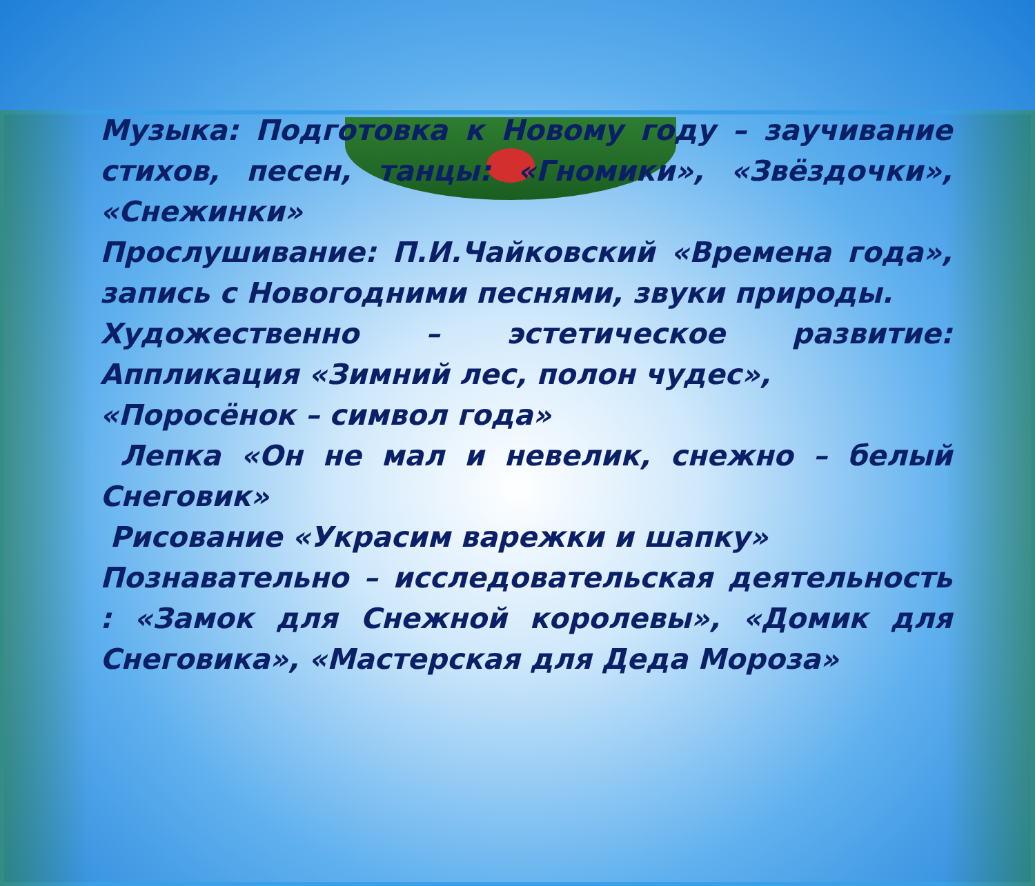Музыка: Подготовка к Новому году – заучивание стихов, песен, танцы: «Гномики», «Звёздочки», «Снежинки»
Прослушивание: П.И.Чайковский «Времена года», запись с Новогодними песнями, звуки природы.
Художественно – эстетическое развитие: Аппликация «Зимний лес, полон чудес»,
«Поросёнок – символ года»
Лепка «Он не мал и невелик, снежно – белый Снеговик»
Рисование «Украсим варежки и шапку»
Познавательно – исследовательская деятельность : «Замок для Снежной королевы», «Домик для Снеговика», «Мастерская для Деда Мороза»